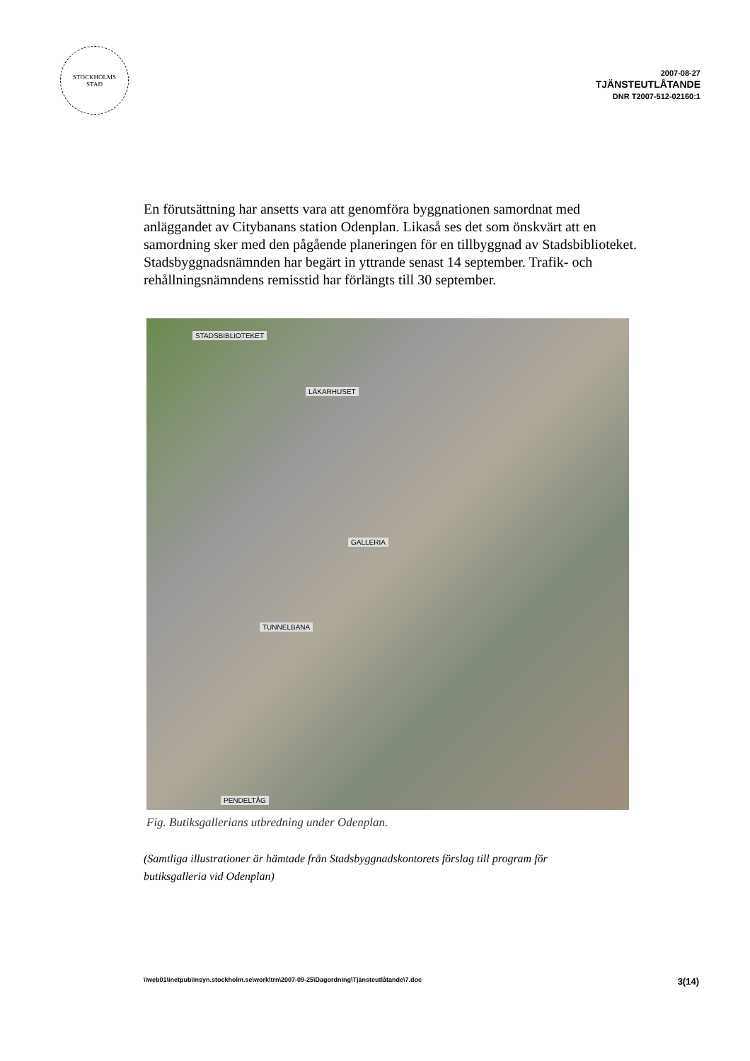STOCKHOLMS
STAD
2007-08-27
TJÄNSTEUTLÅTANDE
DNR T2007-512-02160:1
En förutsättning har ansetts vara att genomföra byggnationen samordnat med anläggandet av Citybanans station Odenplan. Likaså ses det som önskvärt att en samordning sker med den pågående planeringen för en tillbyggnad av Stadsbiblioteket. Stadsbyggnadsnämnden har begärt in yttrande senast 14 september. Trafik- och rehållningsnämndens remisstid har förlängts till 30 september.
STADSBIBLIOTEKET
LÄKARHUSET
GALLERIA
TUNNELBANA
PENDELTÅG
Fig. Butiksgallerians utbredning under Odenplan.
(Samtliga illustrationer är hämtade från Stadsbyggnadskontorets förslag till program för butiksgalleria vid Odenplan)
\\web01\inetpub\insyn.stockholm.se\work\trn\2007-09-25\Dagordning\Tjänsteutlåtande\7.doc 3(14)